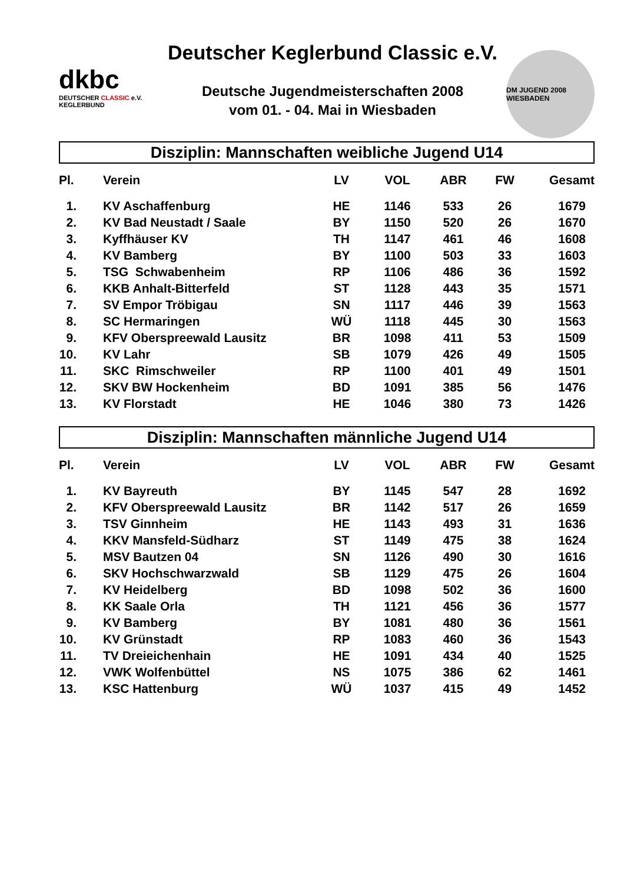dkbc
DEUTSCHER CLASSIC e.V.
KEGLERBUND
Deutscher Keglerbund Classic e.V.
Deutsche Jugendmeisterschaften 2008
vom 01. - 04. Mai in Wiesbaden
DM JUGEND 2008 WIESBADEN
Disziplin: Mannschaften weibliche Jugend U14
| Pl. | Verein | LV | VOL | ABR | FW | Gesamt |
| --- | --- | --- | --- | --- | --- | --- |
| 1. | KV Aschaffenburg | HE | 1146 | 533 | 26 | 1679 |
| 2. | KV Bad Neustadt / Saale | BY | 1150 | 520 | 26 | 1670 |
| 3. | Kyffhäuser KV | TH | 1147 | 461 | 46 | 1608 |
| 4. | KV Bamberg | BY | 1100 | 503 | 33 | 1603 |
| 5. | TSG Schwabenheim | RP | 1106 | 486 | 36 | 1592 |
| 6. | KKB Anhalt-Bitterfeld | ST | 1128 | 443 | 35 | 1571 |
| 7. | SV Empor Tröbigau | SN | 1117 | 446 | 39 | 1563 |
| 8. | SC Hermaringen | WÜ | 1118 | 445 | 30 | 1563 |
| 9. | KFV Oberspreewald Lausitz | BR | 1098 | 411 | 53 | 1509 |
| 10. | KV Lahr | SB | 1079 | 426 | 49 | 1505 |
| 11. | SKC Rimschweiler | RP | 1100 | 401 | 49 | 1501 |
| 12. | SKV BW Hockenheim | BD | 1091 | 385 | 56 | 1476 |
| 13. | KV Florstadt | HE | 1046 | 380 | 73 | 1426 |
Disziplin: Mannschaften männliche Jugend U14
| Pl. | Verein | LV | VOL | ABR | FW | Gesamt |
| --- | --- | --- | --- | --- | --- | --- |
| 1. | KV Bayreuth | BY | 1145 | 547 | 28 | 1692 |
| 2. | KFV Oberspreewald Lausitz | BR | 1142 | 517 | 26 | 1659 |
| 3. | TSV Ginnheim | HE | 1143 | 493 | 31 | 1636 |
| 4. | KKV Mansfeld-Südharz | ST | 1149 | 475 | 38 | 1624 |
| 5. | MSV Bautzen 04 | SN | 1126 | 490 | 30 | 1616 |
| 6. | SKV Hochschwarzwald | SB | 1129 | 475 | 26 | 1604 |
| 7. | KV Heidelberg | BD | 1098 | 502 | 36 | 1600 |
| 8. | KK Saale Orla | TH | 1121 | 456 | 36 | 1577 |
| 9. | KV Bamberg | BY | 1081 | 480 | 36 | 1561 |
| 10. | KV Grünstadt | RP | 1083 | 460 | 36 | 1543 |
| 11. | TV Dreieichenhain | HE | 1091 | 434 | 40 | 1525 |
| 12. | VWK Wolfenbüttel | NS | 1075 | 386 | 62 | 1461 |
| 13. | KSC Hattenburg | WÜ | 1037 | 415 | 49 | 1452 |